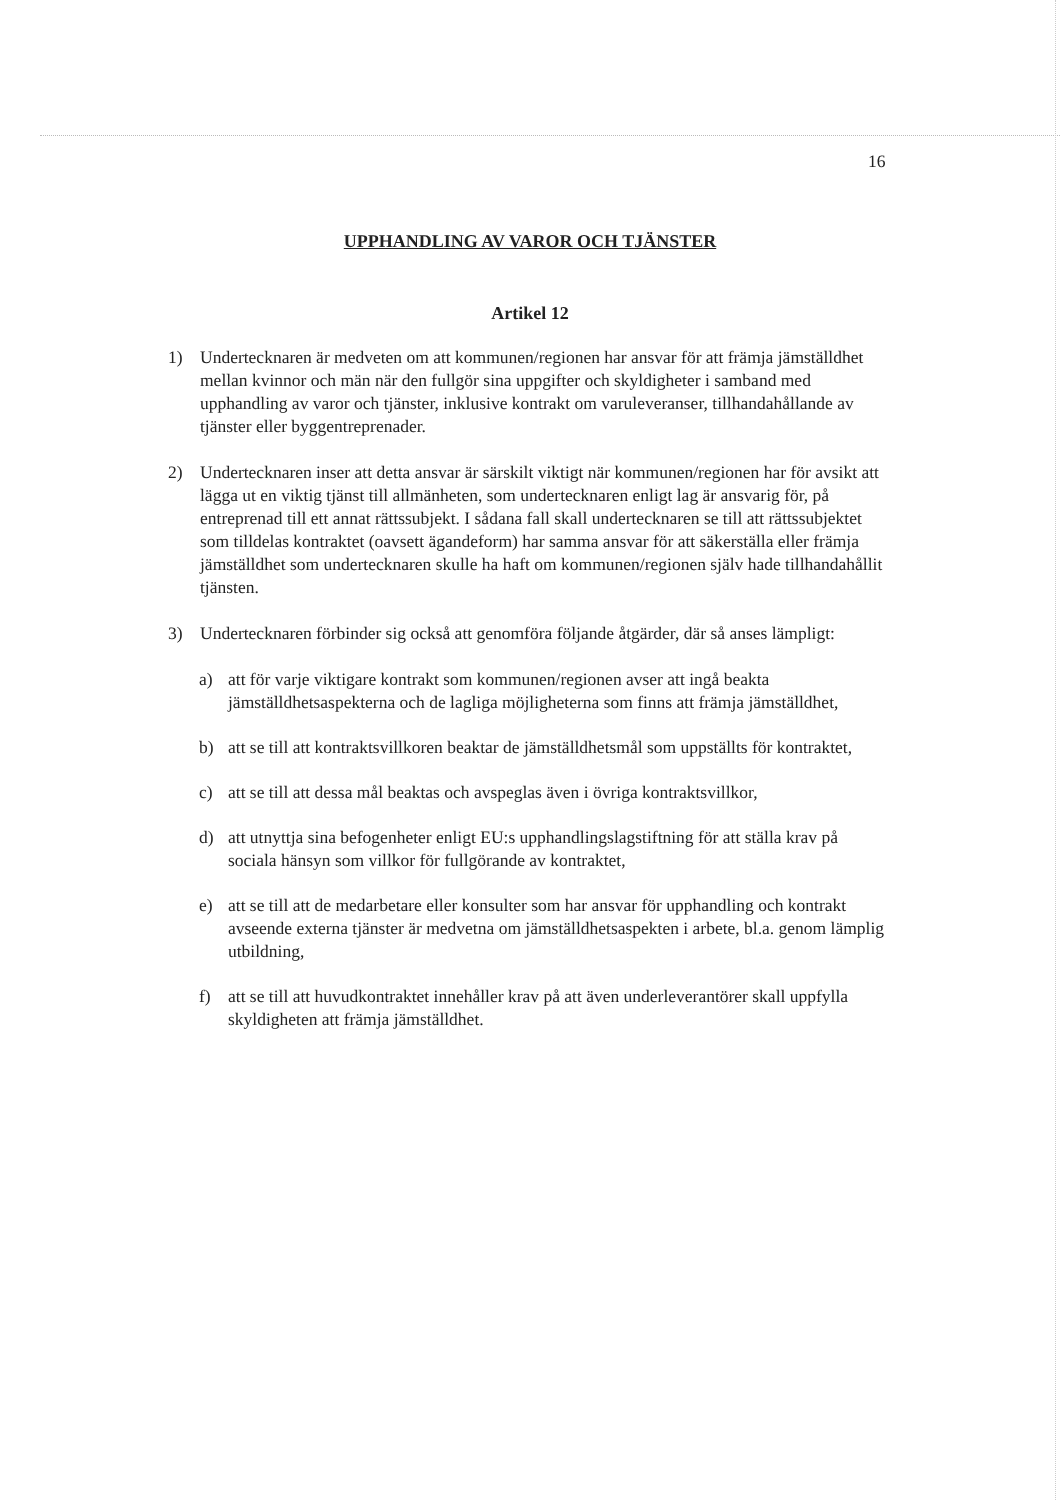16
UPPHANDLING AV VAROR OCH TJÄNSTER
Artikel 12
1) Undertecknaren är medveten om att kommunen/regionen har ansvar för att främja jämställdhet mellan kvinnor och män när den fullgör sina uppgifter och skyldigheter i samband med upphandling av varor och tjänster, inklusive kontrakt om varuleveranser, tillhandahållande av tjänster eller byggentreprenader.
2) Undertecknaren inser att detta ansvar är särskilt viktigt när kommunen/regionen har för avsikt att lägga ut en viktig tjänst till allmänheten, som undertecknaren enligt lag är ansvarig för, på entreprenad till ett annat rättssubjekt. I sådana fall skall undertecknaren se till att rättssubjektet som tilldelas kontraktet (oavsett ägandeform) har samma ansvar för att säkerställa eller främja jämställdhet som undertecknaren skulle ha haft om kommunen/regionen själv hade tillhandahållit tjänsten.
3) Undertecknaren förbinder sig också att genomföra följande åtgärder, där så anses lämpligt:
a) att för varje viktigare kontrakt som kommunen/regionen avser att ingå beakta jämställdhetsaspekterna och de lagliga möjligheterna som finns att främja jämställdhet,
b) att se till att kontraktsvillkoren beaktar de jämställdhetsmål som uppställts för kontraktet,
c) att se till att dessa mål beaktas och avspeglas även i övriga kontraktsvillkor,
d) att utnyttja sina befogenheter enligt EU:s upphandlingslagstiftning för att ställa krav på sociala hänsyn som villkor för fullgörande av kontraktet,
e) att se till att de medarbetare eller konsulter som har ansvar för upphandling och kontrakt avseende externa tjänster är medvetna om jämställdhetsaspekten i arbete, bl.a. genom lämplig utbildning,
f) att se till att huvudkontraktet innehåller krav på att även underleverantörer skall uppfylla skyldigheten att främja jämställdhet.